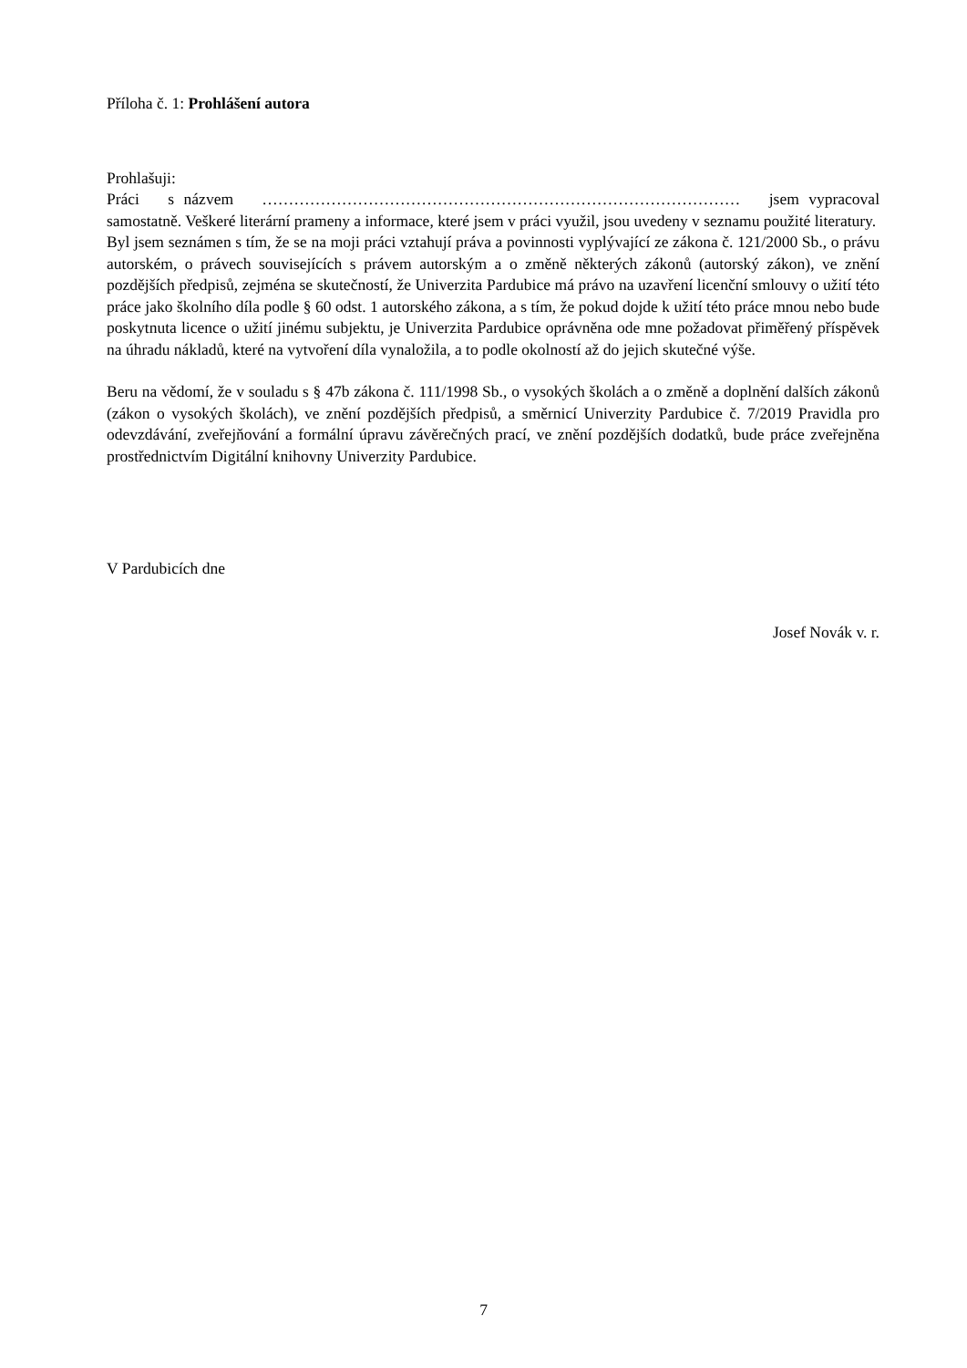Příloha č. 1: Prohlášení autora
Prohlašuji:
Práci s názvem ……………………………………………………………………………… jsem vypracoval samostatně. Veškeré literární prameny a informace, které jsem v práci využil, jsou uvedeny v seznamu použité literatury.
Byl jsem seznámen s tím, že se na moji práci vztahují práva a povinnosti vyplývající ze zákona č. 121/2000 Sb., o právu autorském, o právech souvisejících s právem autorským a o změně některých zákonů (autorský zákon), ve znění pozdějších předpisů, zejména se skutečností, že Univerzita Pardubice má právo na uzavření licenční smlouvy o užití této práce jako školního díla podle § 60 odst. 1 autorského zákona, a s tím, že pokud dojde k užití této práce mnou nebo bude poskytnuta licence o užití jinému subjektu, je Univerzita Pardubice oprávněna ode mne požadovat přiměřený příspěvek na úhradu nákladů, které na vytvoření díla vynaložila, a to podle okolností až do jejich skutečné výše.
Beru na vědomí, že v souladu s § 47b zákona č. 111/1998 Sb., o vysokých školách a o změně a doplnění dalších zákonů (zákon o vysokých školách), ve znění pozdějších předpisů, a směrnicí Univerzity Pardubice č. 7/2019 Pravidla pro odevzdávání, zveřejňování a formální úpravu závěrečných prací, ve znění pozdějších dodatků, bude práce zveřejněna prostřednictvím Digitální knihovny Univerzity Pardubice.
V Pardubicích dne
Josef Novák v. r.
7